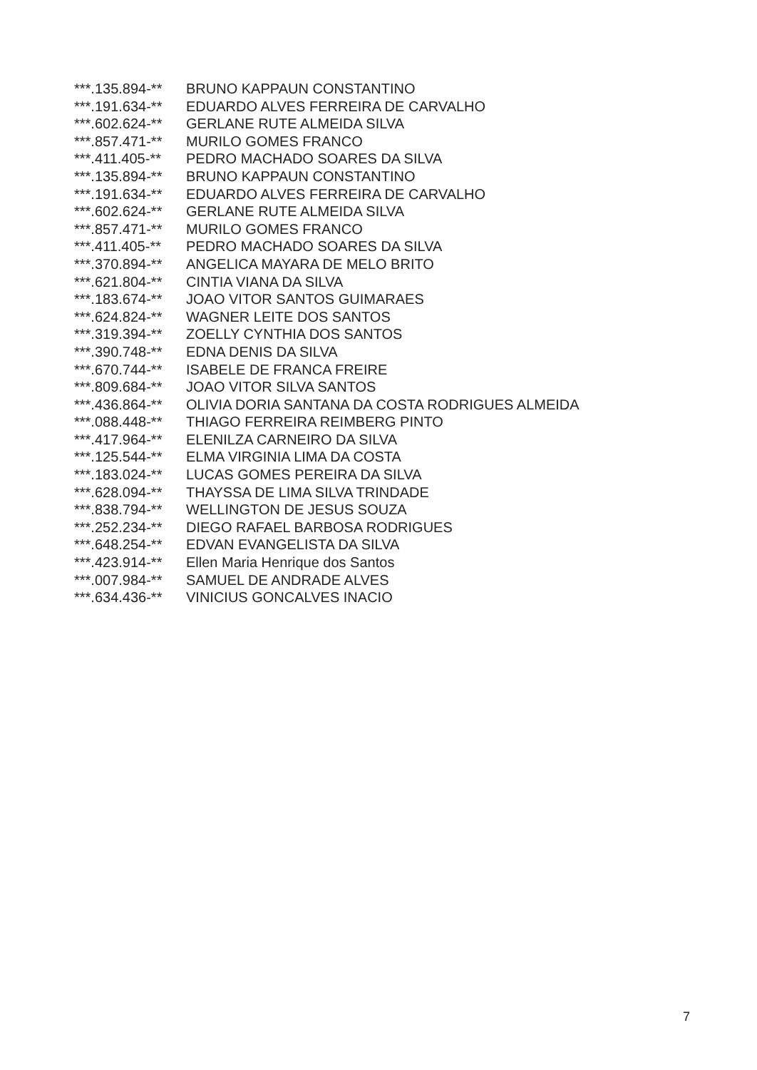| ***.135.894-** | BRUNO KAPPAUN CONSTANTINO |
| ***.191.634-** | EDUARDO ALVES FERREIRA DE CARVALHO |
| ***.602.624-** | GERLANE RUTE ALMEIDA SILVA |
| ***.857.471-** | MURILO GOMES FRANCO |
| ***.411.405-** | PEDRO MACHADO SOARES DA SILVA |
| ***.135.894-** | BRUNO KAPPAUN CONSTANTINO |
| ***.191.634-** | EDUARDO ALVES FERREIRA DE CARVALHO |
| ***.602.624-** | GERLANE RUTE ALMEIDA SILVA |
| ***.857.471-** | MURILO GOMES FRANCO |
| ***.411.405-** | PEDRO MACHADO SOARES DA SILVA |
| ***.370.894-** | ANGELICA MAYARA DE MELO BRITO |
| ***.621.804-** | CINTIA VIANA DA SILVA |
| ***.183.674-** | JOAO VITOR SANTOS GUIMARAES |
| ***.624.824-** | WAGNER LEITE DOS SANTOS |
| ***.319.394-** | ZOELLY CYNTHIA DOS SANTOS |
| ***.390.748-** | EDNA DENIS DA SILVA |
| ***.670.744-** | ISABELE DE FRANCA FREIRE |
| ***.809.684-** | JOAO VITOR SILVA SANTOS |
| ***.436.864-** | OLIVIA DORIA SANTANA DA COSTA RODRIGUES ALMEIDA |
| ***.088.448-** | THIAGO FERREIRA REIMBERG PINTO |
| ***.417.964-** | ELENILZA CARNEIRO DA SILVA |
| ***.125.544-** | ELMA VIRGINIA LIMA DA COSTA |
| ***.183.024-** | LUCAS GOMES PEREIRA DA SILVA |
| ***.628.094-** | THAYSSA DE LIMA SILVA TRINDADE |
| ***.838.794-** | WELLINGTON DE JESUS SOUZA |
| ***.252.234-** | DIEGO RAFAEL BARBOSA RODRIGUES |
| ***.648.254-** | EDVAN EVANGELISTA DA SILVA |
| ***.423.914-** | Ellen Maria Henrique dos Santos |
| ***.007.984-** | SAMUEL DE ANDRADE ALVES |
| ***.634.436-** | VINICIUS GONCALVES INACIO |
7